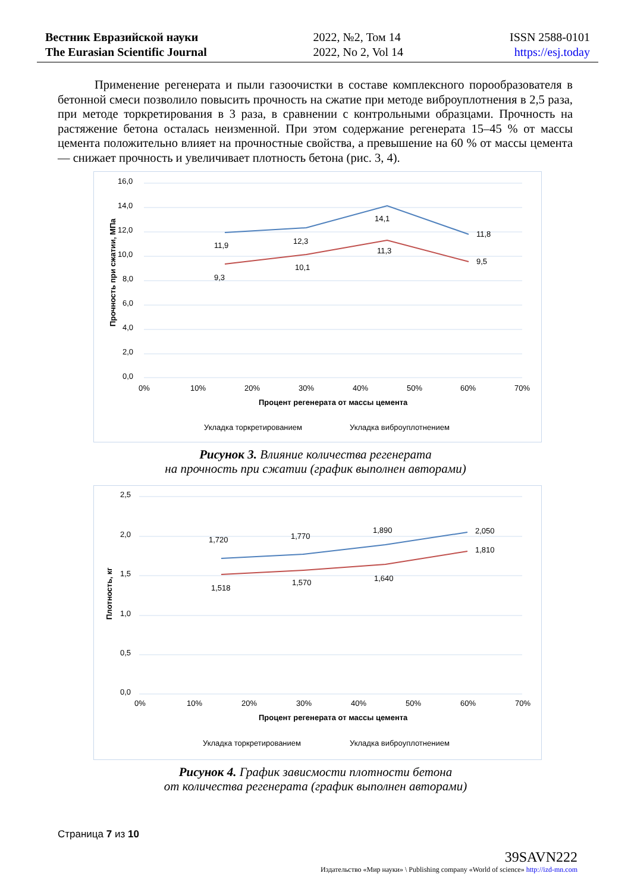Вестник Евразийской науки
The Eurasian Scientific Journal
2022, №2, Том 14
2022, No 2, Vol 14
ISSN 2588-0101
https://esj.today
Применение регенерата и пыли газоочистки в составе комплексного порообразователя в бетонной смеси позволило повысить прочность на сжатие при методе виброуплотнения в 2,5 раза, при методе торкретирования в 3 раза, в сравнении с контрольными образцами. Прочность на растяжение бетона осталась неизменной. При этом содержание регенерата 15–45 % от массы цемента положительно влияет на прочностные свойства, а превышение на 60 % от массы цемента — снижает прочность и увеличивает плотность бетона (рис. 3, 4).
16,0
14,0
12,0
10,0
8,0
6,0
4,0
2,0
0,0
0%
10%
20%
30%
40%
50%
60%
70%
11,9
12,3
14,1
11,8
9,3
10,1
11,3
9,5
Процент регенерата от массы цемента
Прочность при сжатии, МПа
Укладка торкретированием
Укладка виброуплотнением
Рисунок 3. Влияние количества регенерата
на прочность при сжатии (график выполнен авторами)
2,5
2,0
1,5
1,0
0,5
0,0
0%
10%
20%
30%
40%
50%
60%
70%
1,720
1,770
1,890
2,050
1,518
1,570
1,640
1,810
Процент регенерата от массы цемента
Плотность, кг
Укладка торкретированием
Укладка виброуплотнением
Рисунок 4. График зависмости плотности бетона
от количества регенерата (график выполнен авторами)
Страница 7 из 10
39SAVN222
Издательство «Мир науки» \ Publishing company «World of science» http://izd-mn.com